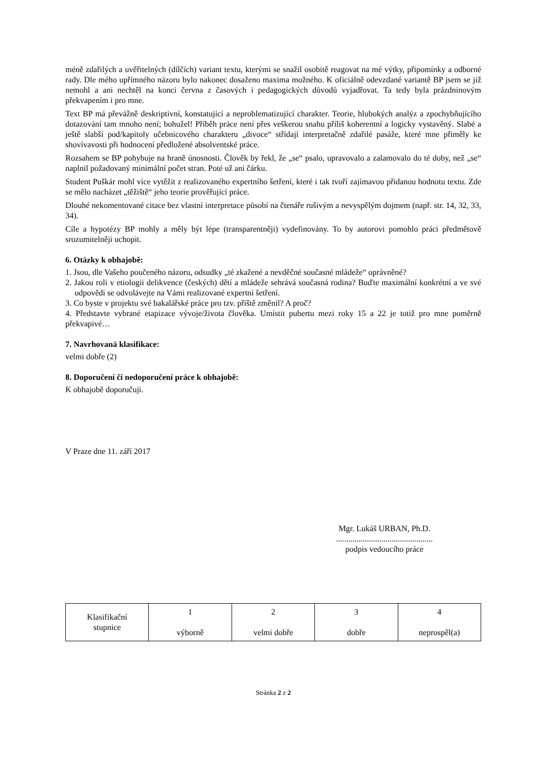méně zdařilých a uvěřitelných (dílčích) variant textu, kterými se snažil osobitě reagovat na mé výtky, připomínky a odborné rady. Dle mého upřímného názoru bylo nakonec dosaženo maxima možného. K oficiálně odevzdané variantě BP jsem se již nemohl a ani nechtěl na konci června z časových i pedagogických důvodů vyjadřovat. Ta tedy byla prázdninovým překvapením i pro mne.
Text BP má převážně deskriptivní, konstatující a neproblematizující charakter. Teorie, hlubokých analýz a zpochybňujícího dotazování tam mnoho není; bohužel! Příběh práce není přes veškerou snahu příliš koherentní a logicky vystavěný. Slabé a ještě slabší pod/kapitoly učebnicového charakteru „divoce“ střídají interpretačně zdařilé pasáže, které mne přiměly ke shovívavosti při hodnocení předložené absolventské práce.
Rozsahem se BP pohybuje na hraně únosnosti. Člověk by řekl, že „se“ psalo, upravovalo a zalamovalo do té doby, než „se“ naplnil požadovaný minimální počet stran. Poté už ani čárku.
Student Puškár mohl více vytěžit z realizovaného expertního šetření, které i tak tvoří zajímavou přidanou hodnotu textu. Zde se mělo nacházet „těžiště“ jeho teorie prověřující práce.
Dlouhé nekomentované citace bez vlastní interpretace působí na čtenáře rušivým a nevyspělým dojmem (např. str. 14, 32, 33, 34).
Cíle a hypotézy BP mohly a měly být lépe (transparentněji) vydefinovány. To by autorovi pomohlo práci předmětově srozumitelněji uchopit.
6. Otázky k obhajobě:
1. Jsou, dle Vašeho poučeného názoru, odsudky „té zkažené a nevděčné současné mládeže“ oprávněné?
2. Jakou roli v etiologii delikvence (českých) dětí a mládeže sehrává současná rodina? Buďte maximální konkrétní a ve své odpovědi se odvolávejte na Vámi realizované expertní šetření.
3. Co byste v projektu své bakalářské práce pro tzv. příště změnil? A proč?
4. Představte vybrané etapizace vývoje/života člověka. Umístit pubertu mezi roky 15 a 22 je totiž pro mne poměrně překvapivé…
7. Navrhovaná klasifikace:
velmi dobře (2)
8. Doporučení či nedoporučení práce k obhajobě:
K obhajobě doporučuji.
V Praze dne 11. září 2017
Mgr. Lukáš URBAN, Ph.D.
...............................................
podpis vedoucího práce
| Klasifikační stupnice | 1 výborně | 2 velmi dobře | 3 dobře | 4 neprospěl(a) |
Stránka 2 z 2